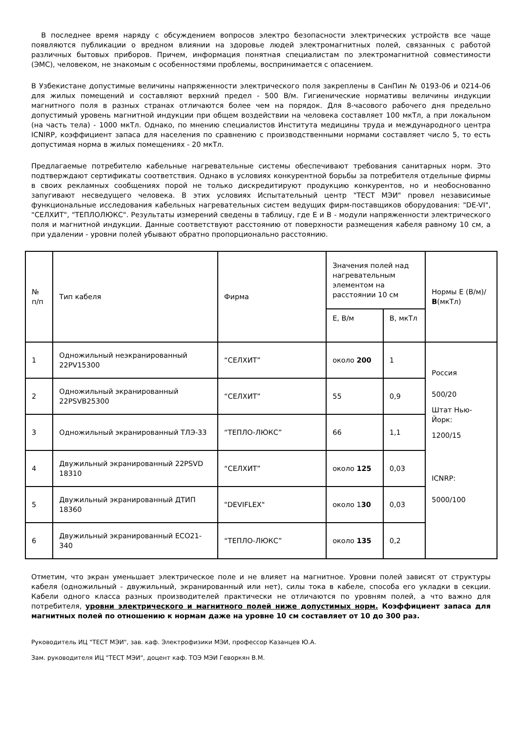В последнее время наряду с обсуждением вопросов электро безопасности электрических устройств все чаще появляются публикации о вредном влиянии на здоровье людей электромагнитных полей, связанных с работой различных бытовых приборов. Причем, информация понятная специалистам по электромагнитной совместимости (ЭМС), человеком, не знакомым с особенностями проблемы, воспринимается с опасением.
В Узбекистане допустимые величины напряженности электрического поля закреплены в СанПин № 0193-06 и 0214-06 для жилых помещений и составляют верхний предел - 500 В/м. Гигиенические нормативы величины индукции магнитного поля в разных странах отличаются более чем на порядок. Для 8-часового рабочего дня предельно допустимый уровень магнитной индукции при общем воздействии на человека составляет 100 мкТл, а при локальном (на часть тела) - 1000 мкТл. Однако, по мнению специалистов Института медицины труда и международного центра ICNIRP, коэффициент запаса для населения по сравнению с производственными нормами составляет число 5, то есть допустимая норма в жилых помещениях - 20 мкТл.
Предлагаемые потребителю кабельные нагревательные системы обеспечивают требования санитарных норм. Это подтверждают сертификаты соответствия. Однако в условиях конкурентной борьбы за потребителя отдельные фирмы в своих рекламных сообщениях порой не только дискредитируют продукцию конкурентов, но и необоснованно запугивают несведущего человека. В этих условиях Испытательный центр "ТЕСТ МЭИ" провел независимые функциональные исследования кабельных нагревательных систем ведущих фирм-поставщиков оборудования: "DE-VI", "СЕЛХИТ", "ТЕПЛОЛЮКС". Результаты измерений сведены в таблицу, где Е и В - модули напряженности электрического поля и магнитной индукции. Данные соответствуют расстоянию от поверхности размещения кабеля равному 10 см, а при удалении - уровни полей убывают обратно пропорционально расстоянию.
| № п/п | Тип кабеля | Фирма | Значения полей над нагревательным элементом на расстоянии 10 см | | Нормы Е (В/м)/ В (мкТл) |
| --- | --- | --- | --- | --- | --- |
| | | | Е, В/м | В, мкТл | |
| 1 | Одножильный неэкранированный 22PV15300 | “СЕЛХИТ” | около 200 | 1 | Россия 500/20 Штат Нью-Йорк: 1200/15 ICNRP: 5000/100 |
| 2 | Одножильный экранированный 22PSVB25300 | “СЕЛХИТ” | 55 | 0,9 | |
| 3 | Одножильный экранированный ТЛЭ-33 | “ТЕПЛО-ЛЮКС” | 66 | 1,1 | |
| 4 | Двужильный экранированный 22PSVD 18310 | “СЕЛХИТ” | около 125 | 0,03 | |
| 5 | Двужильный экранированный ДТИП 18360 | "DEVIFLEX" | около 1 30 | 0,03 | |
| 6 | Двужильный экранированный ECO21-340 | “ТЕПЛО-ЛЮКС” | около 135 | 0,2 | |
Отметим, что экран уменьшает электрическое поле и не влияет на магнитное. Уровни полей зависят от структуры кабеля (одножильный - двужильный, экранированный или нет), силы тока в кабеле, способа его укладки в секции. Кабели одного класса разных производителей практически не отличаются по уровням полей, а что важно для потребителя, уровни электрического и магнитного полей ниже допустимых норм. Коэффициент запаса для магнитных полей по отношению к нормам даже на уровне 10 см составляет от 10 до 300 раз.
Руководитель ИЦ "ТЕСТ МЭИ", зав. каф. Электрофизики МЭИ, профессор Казанцев Ю.А.
Зам. руководителя ИЦ "ТЕСТ МЭИ", доцент каф. ТОЭ МЭИ Геворкян В.М.